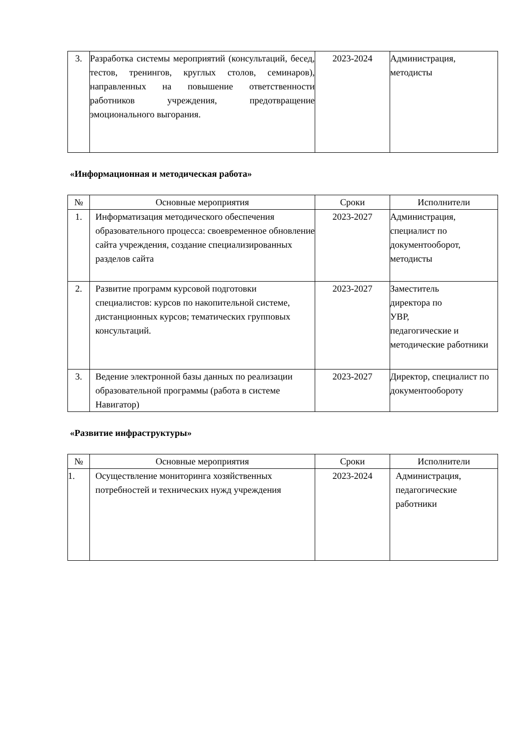| 3. | Разработка системы мероприятий (консультаций, бесед, тестов, тренингов, круглых столов, семинаров), направленных на повышение ответственности работников учреждения, предотвращение эмоционального выгорания. | 2023-2024 | Администрация, методисты |
«Информационная и методическая работа»
| № | Основные мероприятия | Сроки | Исполнители |
| --- | --- | --- | --- |
| 1. | Информатизация методического обеспечения образовательного процесса: своевременное обновление сайта учреждения, создание специализированных разделов сайта | 2023-2027 | Администрация, специалист по документооборот, методисты |
| 2. | Развитие программ курсовой подготовки специалистов: курсов по накопительной системе, дистанционных курсов; тематических групповых консультаций. | 2023-2027 | Заместитель директора по УВР, педагогические и методические работники |
| 3. | Ведение электронной базы данных по реализации образовательной программы (работа в системе Навигатор) | 2023-2027 | Директор, специалист по документообороту |
«Развитие инфраструктуры»
| № | Основные мероприятия | Сроки | Исполнители |
| --- | --- | --- | --- |
| 1. | Осуществление мониторинга хозяйственных потребностей и технических нужд учреждения | 2023-2024 | Администрация, педагогические работники |